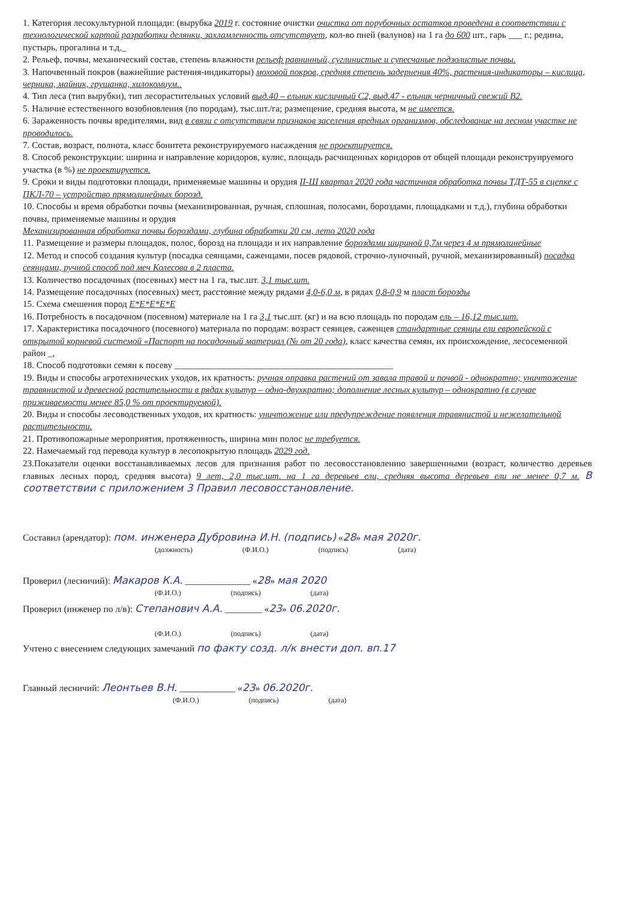1. Категория лесокультурной площади: (вырубка 2019 г. состояние очистки очистка от порубочных остатков проведена в соответствии с технологической картой разработки делянки, захламленность отсутствует, кол-во пней (валунов) на 1 га до 600 шт., гарь ___ г.; редина, пустырь, прогалина и т.д._
2. Рельеф, почвы, механический состав, степень влажности рельеф равнинный, суглинистые и супесчаные подзолистые почвы.
3. Напочвенный покров (важнейшие растения-индикаторы) моховой покров, средняя степень задернения 40%, растения-индикаторы – кислица, черника, майник, грушанка, хилокомиум..
4. Тип леса (тип вырубки), тип лесорастительных условий выд.40 – ельник кисличный С2, выд.47 - ельник черничный свежий В2.
5. Наличие естественного возобновления (по породам), тыс.шт./га; размещение, средняя высота, м не имеется.
6. Зараженность почвы вредителями, вид в связи с отсутствием признаков заселения вредных организмов, обследование на лесном участке не проводилось.
7. Состав, возраст, полнота, класс бонитета реконструируемого насаждения не проектируется.
8. Способ реконструкции: ширина и направление коридоров, кулис, площадь расчищенных коридоров от общей площади реконструируемого участка (в %) не проектируется.
9. Сроки и виды подготовки площади, применяемые машины и орудия II-Ш квартал 2020 года частичная обработка почвы ТДТ-55 в сцепке с ПКЛ-70 – устройство прямолинейных борозд.
10. Способы и время обработки почвы (механизированная, ручная, сплошная, полосами, бороздами, площадками и т.д.), глубина обработки почвы, применяемые машины и орудия
Механизированная обработка почвы бороздами, глубина обработки 20 см, лето 2020 года
11. Размещение и размеры площадок, полос, борозд на площади и их направление бороздами шириной 0,7м через 4 м прямолинейные
12. Метод и способ создания культур (посадка сеянцами, саженцами, посев рядовой, строчно-луночный, ручной, механизированный) посадка сеянцами, ручной способ под меч Колесова в 2 пласта.
13. Количество посадочных (посевных) мест на 1 га, тыс.шт. 3,1 тыс.шт.
14. Размещение посадочных (посевных) мест, расстояние между рядами 4,0-6,0 м, в рядах 0,8-0,9 м пласт борозды
15. Схема смешения пород Е*Е*Е*Е*Е
16. Потребность в посадочном (посевном) материале на 1 га 3,1 тыс.шт. (кг) и на всю площадь по породам ель – 16,12 тыс.шт.
17. Характеристика посадочного (посевного) материала по породам: возраст сеянцев, саженцев стандартные сеянцы ели европейской с открытой корневой системой «Паспорт на посадочный материал (№ от 20 года), класс качества семян, их происхождение, лесосеменной район _,
18. Способ подготовки семян к посеву ________________________________________________
19. Виды и способы агротехнических уходов, их кратность: ручная оправка растений от завала травой и почвой - однократно; уничтожение травянистой и древесной растительности в рядах культур – одно-двухкратно; дополнение лесных культур – однократно (в случае приживаемости менее 85,0 % от проектируемой).
20. Виды и способы лесоводственных уходов, их кратность: уничтожение или предупреждение появления травянистой и нежелательной растительности.
21. Противопожарные мероприятия, протяженность, ширина мин полос не требуется.
22. Намечаемый год перевода культур в лесопокрытую площадь 2029 год.
23.Показатели оценки восстанавливаемых лесов для признания работ по лесовосстановлению завершенными (возраст, количество деревьев главных лесных пород, средняя высота) 9 лет, 2,0 тыс.шт. на 1 га деревьев ели, средняя высота деревьев ели не менее 0,7 м. В соответствии с приложением 3 Правил лесовосстановление.
Составил (арендатор): пом. инженера Дубровина И.Н. (подпись) «28» мая 2020г.
(должность) (Ф.И.О.) (подпись) (дата)
Проверил (лесничий): Макаров К.А. ______________ «28» мая 2020
(Ф.И.О.) (подпись) (дата)
Проверил (инженер по л/в): Степанович А.А. ________ «23» 06.2020г.
(Ф.И.О.) (подпись) (дата)
Учтено с внесением следующих замечаний по факту созд. л/к внести доп. вп.17
Главный лесничий: Леонтьев В.Н. ____________ «23» 06.2020г.
(Ф.И.О.) (подпись) (дата)